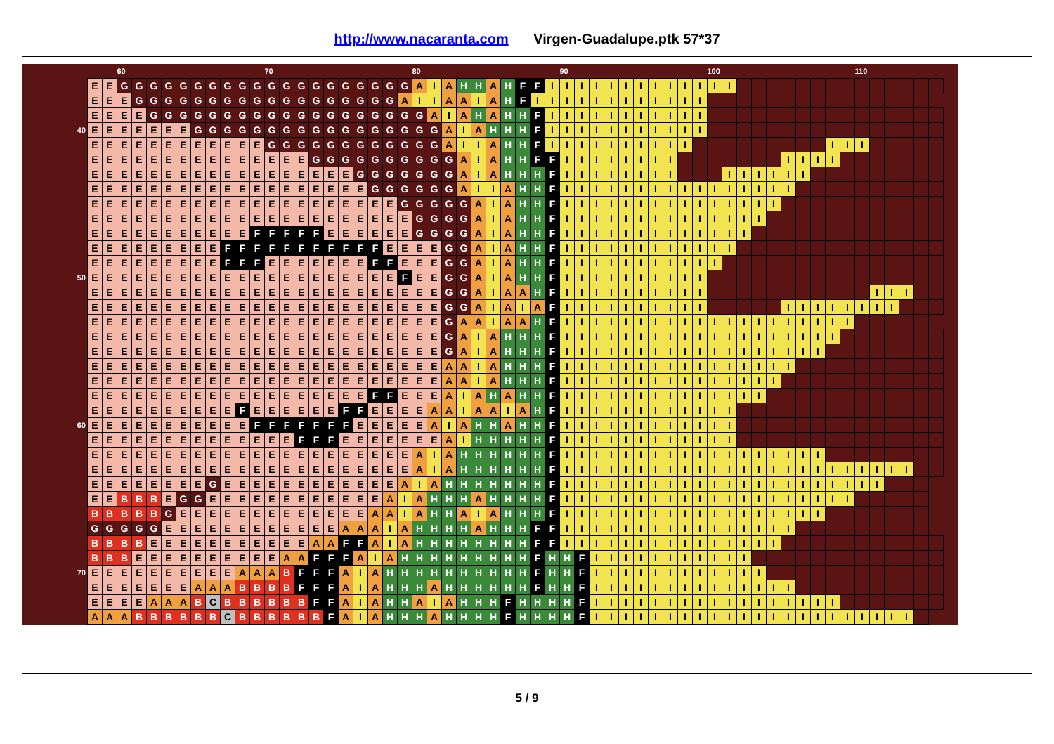http://www.nacaranta.com Virgen-Guadalupe.ptk 57*37
| | | | 60 | | | | | | | | | | 70 | | | | | | | | | | 80 | | | | | | | | | | 90 | | | | | | | | | | 100 | | | | | | | | | | 110 | | | | | | |
| | E | E | G | G | G | G | G | G | G | G | G | G | G | G | G | G | G | G | G | G | G | G | A | I | A | H | H | A | H | F | F | I | I | I | I | I | I | I | I | I | I | I | I | I | | | | | | | | | | | | | | | |
| | E | E | E | G | G | G | G | G | G | G | G | G | G | G | G | G | G | G | G | G | G | A | I | I | A | A | I | A | H | F | I | I | I | I | I | I | I | I | I | I | I | I | | | | | | | | | | | | | | | | | |
| | E | E | E | E | G | G | G | G | G | G | G | G | G | G | G | G | G | G | G | G | G | G | G | A | I | A | H | A | H | H | F | I | I | I | I | I | I | I | I | I | I | I | | | | | | | | | | | | | | | | | |
| 40 | E | E | E | E | E | E | E | G | G | G | G | G | G | G | G | G | G | G | G | G | G | G | G | G | A | I | A | H | H | H | F | I | I | I | I | I | I | I | I | I | I | I | | | | | | | | | | | | | | | | | |
| | E | E | E | E | E | E | E | E | E | E | E | E | G | G | G | G | G | G | G | G | G | G | G | G | A | I | I | A | H | H | F | I | I | I | I | I | I | I | I | I | I | | | | | | | | | | I | I | I | | | | | | |
| | E | E | E | E | E | E | E | E | E | E | E | E | E | E | E | G | G | G | G | G | G | G | G | G | G | A | I | A | H | H | F | F | I | I | I | I | I | I | I | I | | | | | | | | I | I | I | I | | | | | | | | |
| | E | E | E | E | E | E | E | E | E | E | E | E | E | E | E | E | E | E | G | G | G | G | G | G | G | A | I | A | H | H | H | F | I | I | I | I | I | I | I | I | | | | I | I | I | I | I | I | | | | | | | | | | |
| | E | E | E | E | E | E | E | E | E | E | E | E | E | E | E | E | E | E | E | G | G | G | G | G | G | A | I | I | A | H | H | F | I | I | I | I | I | I | I | I | I | I | I | I | I | I | I | I | | | | | | | | | | | |
| | E | E | E | E | E | E | E | E | E | E | E | E | E | E | E | E | E | E | E | E | E | G | G | G | G | G | A | I | A | H | H | F | I | I | I | I | I | I | I | I | I | I | I | I | I | I | I | | | | | | | | | | | | |
| | E | E | E | E | E | E | E | E | E | E | E | E | E | E | E | E | E | E | E | E | E | E | G | G | G | G | A | I | A | H | H | F | I | I | I | I | I | I | I | I | I | I | I | I | I | I | | | | | | | | | | | | | |
| | E | E | E | E | E | E | E | E | E | E | E | F | F | F | F | F | E | E | E | E | E | E | G | G | G | G | A | I | A | H | H | F | I | I | I | I | I | I | I | I | I | I | I | I | I | | | | | | | | | | | | | | |
| | E | E | E | E | E | E | E | E | E | F | F | F | F | F | F | F | F | F | F | F | E | E | E | E | G | G | A | I | A | H | H | F | I | I | I | I | I | I | I | I | I | I | I | I | | | | | | | | | | | | | | | |
| | E | E | E | E | E | E | E | E | E | F | F | F | E | E | E | E | E | E | E | F | F | E | E | E | G | G | A | I | A | H | H | F | I | I | I | I | I | I | I | I | I | I | I | | | | | | | | | | | | | | | | |
| 50 | E | E | E | E | E | E | E | E | E | E | E | E | E | E | E | E | E | E | E | E | E | F | E | E | G | G | A | I | A | H | H | F | I | I | I | I | I | I | I | I | I | I | | | | | | | | | | | | | | | | | |
| | E | E | E | E | E | E | E | E | E | E | E | E | E | E | E | E | E | E | E | E | E | E | E | E | G | G | A | I | A | A | H | F | I | I | I | I | I | I | I | I | I | I | | | | | | | | | | | | I | I | I | | | |
| | E | E | E | E | E | E | E | E | E | E | E | E | E | E | E | E | E | E | E | E | E | E | E | E | G | G | A | I | A | I | A | F | I | I | I | I | I | I | I | I | I | I | | | | | | I | I | I | I | I | I | I | I | | | | |
| | E | E | E | E | E | E | E | E | E | E | E | E | E | E | E | E | E | E | E | E | E | E | E | E | G | A | A | I | A | A | H | F | I | I | I | I | I | I | I | I | I | I | I | I | I | I | I | I | I | I | I | I | | | | | | | |
| | E | E | E | E | E | E | E | E | E | E | E | E | E | E | E | E | E | E | E | E | E | E | E | E | G | A | I | A | H | H | H | F | I | I | I | I | I | I | I | I | I | I | I | I | I | I | I | I | I | I | I | | | | | | | | |
| | E | E | E | E | E | E | E | E | E | E | E | E | E | E | E | E | E | E | E | E | E | E | E | E | G | A | I | A | H | H | H | F | I | I | I | I | I | I | I | I | I | I | I | I | I | I | I | I | I | I | | | | | | | | | |
| | E | E | E | E | E | E | E | E | E | E | E | E | E | E | E | E | E | E | E | E | E | E | E | E | A | A | I | A | H | H | H | F | I | I | I | I | I | I | I | I | I | I | I | I | I | I | I | I | | | | | | | | | | | |
| | E | E | E | E | E | E | E | E | E | E | E | E | E | E | E | E | E | E | E | E | E | E | E | E | A | A | I | A | H | H | H | F | I | I | I | I | I | I | I | I | I | I | I | I | I | I | I | | | | | | | | | | | | |
| | E | E | E | E | E | E | E | E | E | E | E | E | E | E | E | E | E | E | E | F | F | E | E | E | A | I | A | H | A | H | H | F | I | I | I | I | I | I | I | I | I | I | I | I | I | I | | | | | | | | | | | | | |
| | E | E | E | E | E | E | E | E | E | E | F | E | E | E | E | E | E | F | F | E | E | E | E | A | A | I | A | A | I | A | H | F | I | I | I | I | I | I | I | I | I | I | I | I | | | | | | | | | | | | | | | |
| 60 | E | E | E | E | E | E | E | E | E | E | E | F | F | F | F | F | F | F | E | E | E | E | E | A | I | A | H | H | A | H | H | F | I | I | I | I | I | I | I | I | I | I | I | I | | | | | | | | | | | | | | | |
| | E | E | E | E | E | E | E | E | E | E | E | E | E | E | F | F | F | E | E | E | E | E | E | E | A | I | H | H | H | H | H | F | I | I | I | I | I | I | I | I | I | I | I | I | | | | | | | | | | | | | | | |
| | E | E | E | E | E | E | E | E | E | E | E | E | E | E | E | E | E | E | E | E | E | E | A | I | A | H | H | H | H | H | H | F | I | I | I | I | I | I | I | I | I | I | I | I | I | I | I | I | I | I | | | | | | | | | |
| | E | E | E | E | E | E | E | E | E | E | E | E | E | E | E | E | E | E | E | E | E | E | A | I | A | H | H | H | H | H | H | F | I | I | I | I | I | I | I | I | I | I | I | I | I | I | I | I | I | I | I | I | I | I | I | I | | | |
| | E | E | E | E | E | E | E | E | G | E | E | E | E | E | E | E | E | E | E | E | E | A | I | A | H | H | H | H | H | H | H | F | I | I | I | I | I | I | I | I | I | I | I | I | I | I | I | I | I | I | I | I | I | I | | | | | |
| | E | E | B | B | B | E | G | G | E | E | E | E | E | E | E | E | E | E | E | E | A | I | A | H | H | H | A | H | H | H | H | F | I | I | I | I | I | I | I | I | I | I | I | I | I | I | I | I | I | I | I | I | | | | | | | |
| | B | B | B | B | B | G | E | E | E | E | E | E | E | E | E | E | E | E | E | A | A | I | A | H | H | A | I | A | H | H | H | F | I | I | I | I | I | I | I | I | I | I | I | I | I | I | I | I | I | I | | | | | | | | | |
| | G | G | G | G | G | E | E | E | E | E | E | E | E | E | E | E | E | A | A | A | I | A | H | H | H | H | A | H | H | H | F | F | I | I | I | I | I | I | I | I | I | I | I | I | I | I | I | I | | | | | | | | | | | |
| | B | B | B | B | E | E | E | E | E | E | E | E | E | E | E | A | A | F | F | A | I | A | H | H | H | H | H | H | H | H | F | F | I | I | I | I | I | I | I | I | I | I | I | I | I | I | I | | | | | | | | | | | | |
| | B | B | B | E | E | E | E | E | E | E | E | E | E | A | A | F | F | F | A | I | A | H | H | H | H | H | H | H | H | H | F | H | H | F | I | I | I | I | I | I | I | I | I | I | I | | | | | | | | | | | | | | |
| 70 | E | E | E | E | E | E | E | E | E | E | A | A | A | B | F | F | F | A | I | A | H | H | H | H | H | H | H | H | H | H | F | H | H | F | I | I | I | I | I | I | I | I | I | I | I | I | | | | | | | | | | | | | |
| | E | E | E | E | E | E | E | A | A | A | B | B | B | B | F | F | F | A | I | A | H | H | H | A | H | H | H | H | H | H | F | H | H | F | I | I | I | I | I | I | I | I | I | I | I | I | I | I | | | | | | | | | | | |
| | E | E | E | E | A | A | A | B | C | B | B | B | B | B | B | F | F | A | I | A | H | H | A | I | A | H | H | H | F | H | H | H | H | F | I | I | I | I | I | I | I | I | I | I | I | I | I | I | I | I | I | | | | | | | | |
| | A | A | A | B | B | B | B | B | B | C | B | B | B | B | B | B | F | A | I | A | H | H | H | A | H | H | H | H | F | H | H | H | H | F | I | I | I | I | I | I | I | I | I | I | I | I | I | I | I | I | I | I | I | I | I | I | | | |
5 / 9